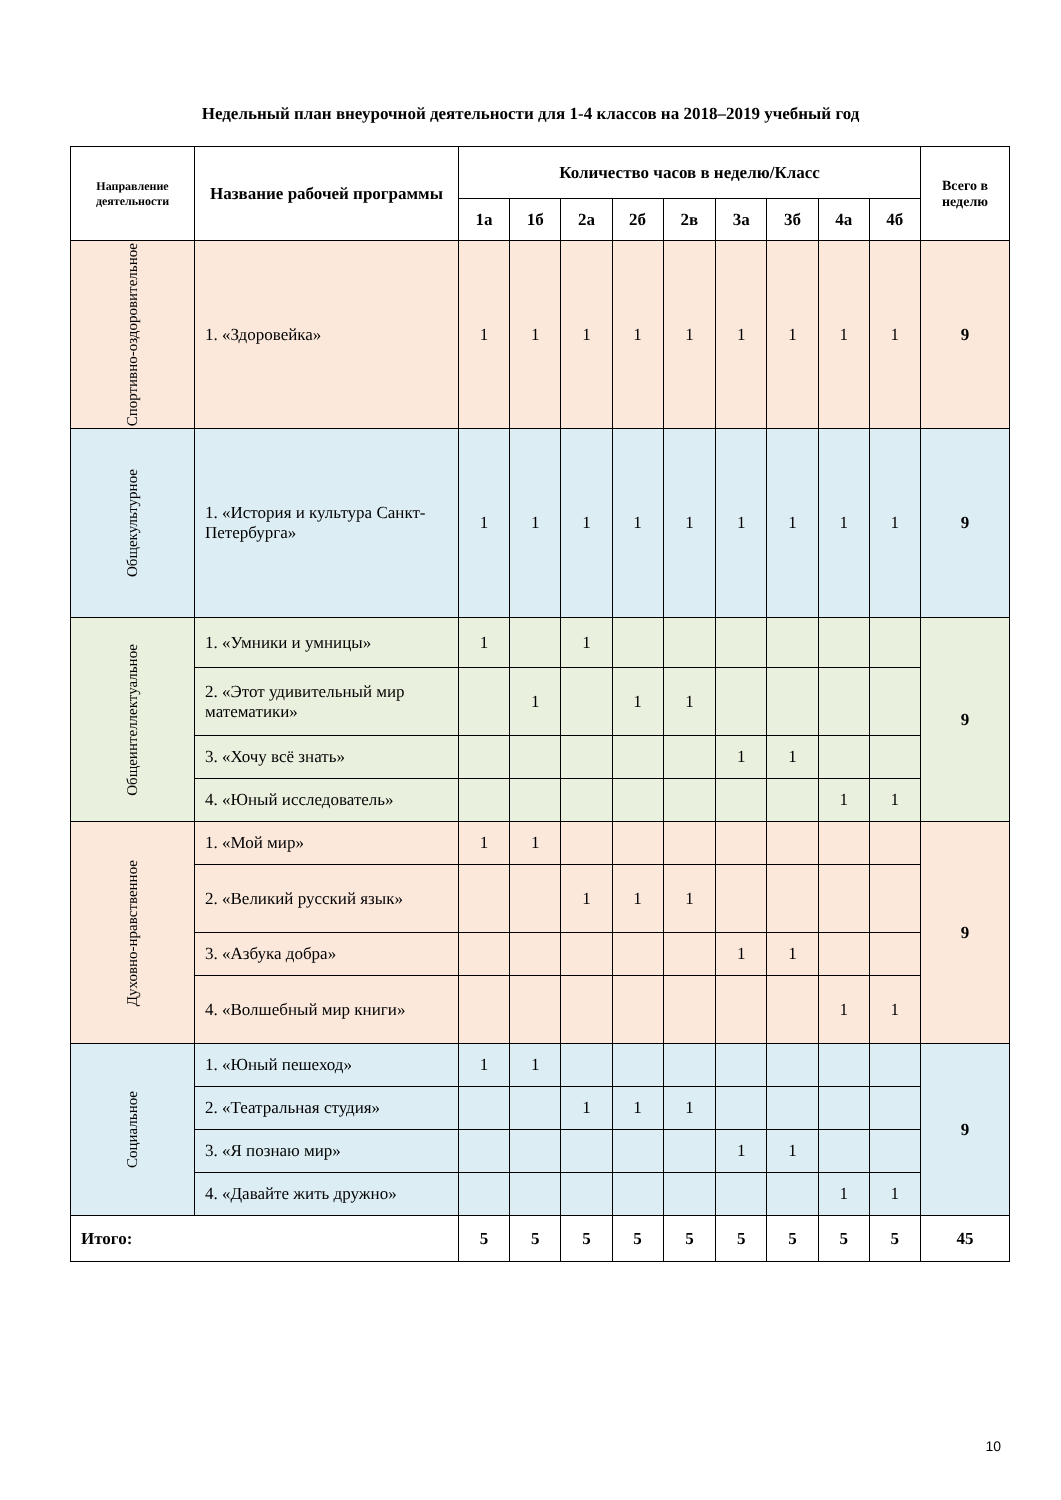Недельный план внеурочной деятельности для 1-4 классов на 2018–2019 учебный год
| Направление деятельности | Название рабочей программы | Количество часов в неделю/Класс | | | | | | | | | Всего в неделю |
| --- | --- | --- | --- | --- | --- | --- | --- | --- | --- | --- | --- |
| | | 1а | 1б | 2а | 2б | 2в | 3а | 3б | 4а | 4б | |
| Спортивно-оздоровительное | 1. «Здоровейка» | 1 | 1 | 1 | 1 | 1 | 1 | 1 | 1 | 1 | 9 |
| Общекультурное | 1. «История и культура Санкт-Петербурга» | 1 | 1 | 1 | 1 | 1 | 1 | 1 | 1 | 1 | 9 |
| Общеинтеллектуальное | 1. «Умники и умницы» | 1 | | 1 | | | | | | | 9 |
| | 2. «Этот удивительный мир математики» | | 1 | | 1 | 1 | | | | | |
| | 3. «Хочу всё знать» | | | | | | 1 | 1 | | | |
| | 4. «Юный исследователь» | | | | | | | | 1 | 1 | |
| Духовно-нравственное | 1. «Мой мир» | 1 | 1 | | | | | | | | 9 |
| | 2. «Великий русский язык» | | | 1 | 1 | 1 | | | | | |
| | 3. «Азбука добра» | | | | | | 1 | 1 | | | |
| | 4. «Волшебный мир книги» | | | | | | | | 1 | 1 | |
| Социальное | 1. «Юный пешеход» | 1 | 1 | | | | | | | | 9 |
| | 2. «Театральная студия» | | | 1 | 1 | 1 | | | | | |
| | 3. «Я познаю мир» | | | | | | 1 | 1 | | | |
| | 4. «Давайте жить дружно» | | | | | | | | 1 | 1 | |
| Итого: | | 5 | 5 | 5 | 5 | 5 | 5 | 5 | 5 | 5 | 45 |
10